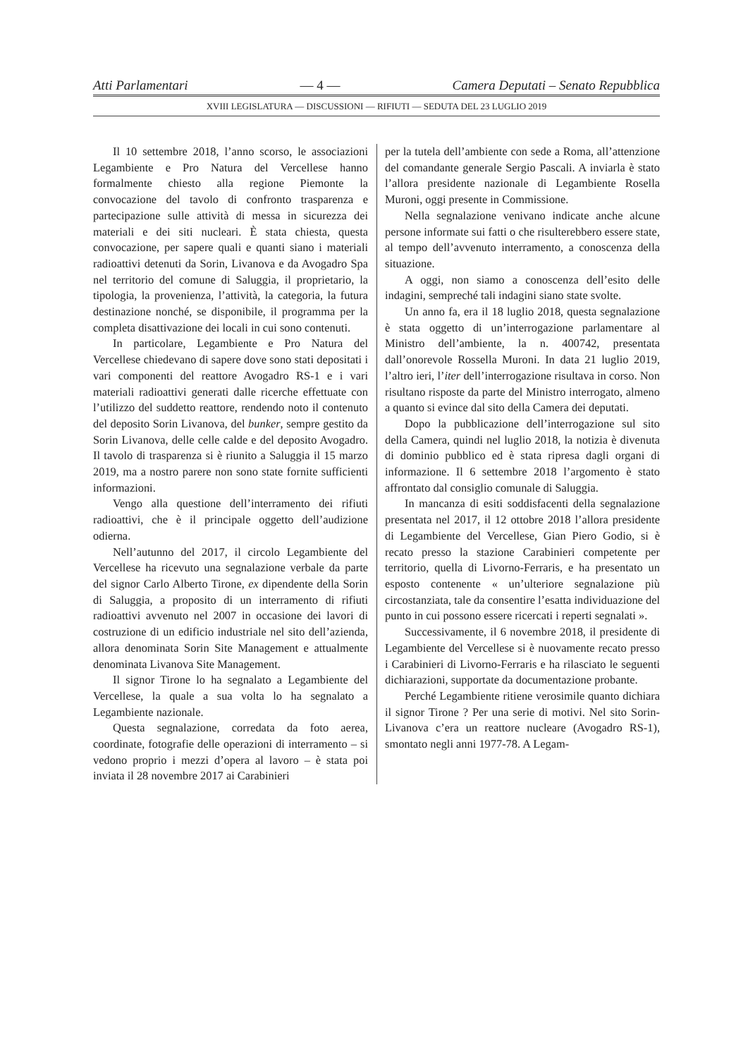Atti Parlamentari — 4 — Camera Deputati – Senato Repubblica
XVIII LEGISLATURA — DISCUSSIONI — RIFIUTI — SEDUTA DEL 23 LUGLIO 2019
Il 10 settembre 2018, l’anno scorso, le associazioni Legambiente e Pro Natura del Vercellese hanno formalmente chiesto alla regione Piemonte la convocazione del tavolo di confronto trasparenza e partecipazione sulle attività di messa in sicurezza dei materiali e dei siti nucleari. È stata chiesta, questa convocazione, per sapere quali e quanti siano i materiali radioattivi detenuti da Sorin, Livanova e da Avogadro Spa nel territorio del comune di Saluggia, il proprietario, la tipologia, la provenienza, l’attività, la categoria, la futura destinazione nonché, se disponibile, il programma per la completa disattivazione dei locali in cui sono contenuti.
In particolare, Legambiente e Pro Natura del Vercellese chiedevano di sapere dove sono stati depositati i vari componenti del reattore Avogadro RS-1 e i vari materiali radioattivi generati dalle ricerche effettuate con l’utilizzo del suddetto reattore, rendendo noto il contenuto del deposito Sorin Livanova, del bunker, sempre gestito da Sorin Livanova, delle celle calde e del deposito Avogadro. Il tavolo di trasparenza si è riunito a Saluggia il 15 marzo 2019, ma a nostro parere non sono state fornite sufficienti informazioni.
Vengo alla questione dell’interramento dei rifiuti radioattivi, che è il principale oggetto dell’audizione odierna.
Nell’autunno del 2017, il circolo Legambiente del Vercellese ha ricevuto una segnalazione verbale da parte del signor Carlo Alberto Tirone, ex dipendente della Sorin di Saluggia, a proposito di un interramento di rifiuti radioattivi avvenuto nel 2007 in occasione dei lavori di costruzione di un edificio industriale nel sito dell’azienda, allora denominata Sorin Site Management e attualmente denominata Livanova Site Management.
Il signor Tirone lo ha segnalato a Legambiente del Vercellese, la quale a sua volta lo ha segnalato a Legambiente nazionale.
Questa segnalazione, corredata da foto aerea, coordinate, fotografie delle operazioni di interramento – si vedono proprio i mezzi d’opera al lavoro – è stata poi inviata il 28 novembre 2017 ai Carabinieri
per la tutela dell’ambiente con sede a Roma, all’attenzione del comandante generale Sergio Pascali. A inviarla è stato l’allora presidente nazionale di Legambiente Rosella Muroni, oggi presente in Commissione.
Nella segnalazione venivano indicate anche alcune persone informate sui fatti o che risulterebbero essere state, al tempo dell’avvenuto interramento, a conoscenza della situazione.
A oggi, non siamo a conoscenza dell’esito delle indagini, sempreché tali indagini siano state svolte.
Un anno fa, era il 18 luglio 2018, questa segnalazione è stata oggetto di un’interrogazione parlamentare al Ministro dell’ambiente, la n. 400742, presentata dall’onorevole Rossella Muroni. In data 21 luglio 2019, l’altro ieri, l’iter dell’interrogazione risultava in corso. Non risultano risposte da parte del Ministro interrogato, almeno a quanto si evince dal sito della Camera dei deputati.
Dopo la pubblicazione dell’interrogazione sul sito della Camera, quindi nel luglio 2018, la notizia è divenuta di dominio pubblico ed è stata ripresa dagli organi di informazione. Il 6 settembre 2018 l’argomento è stato affrontato dal consiglio comunale di Saluggia.
In mancanza di esiti soddisfacenti della segnalazione presentata nel 2017, il 12 ottobre 2018 l’allora presidente di Legambiente del Vercellese, Gian Piero Godio, si è recato presso la stazione Carabinieri competente per territorio, quella di Livorno-Ferraris, e ha presentato un esposto contenente « un’ulteriore segnalazione più circostanziata, tale da consentire l’esatta individuazione del punto in cui possono essere ricercati i reperti segnalati ».
Successivamente, il 6 novembre 2018, il presidente di Legambiente del Vercellese si è nuovamente recato presso i Carabinieri di Livorno-Ferraris e ha rilasciato le seguenti dichiarazioni, supportate da documentazione probante.
Perché Legambiente ritiene verosimile quanto dichiara il signor Tirone ? Per una serie di motivi. Nel sito Sorin-Livanova c’era un reattore nucleare (Avogadro RS-1), smontato negli anni 1977-78. A Legam-